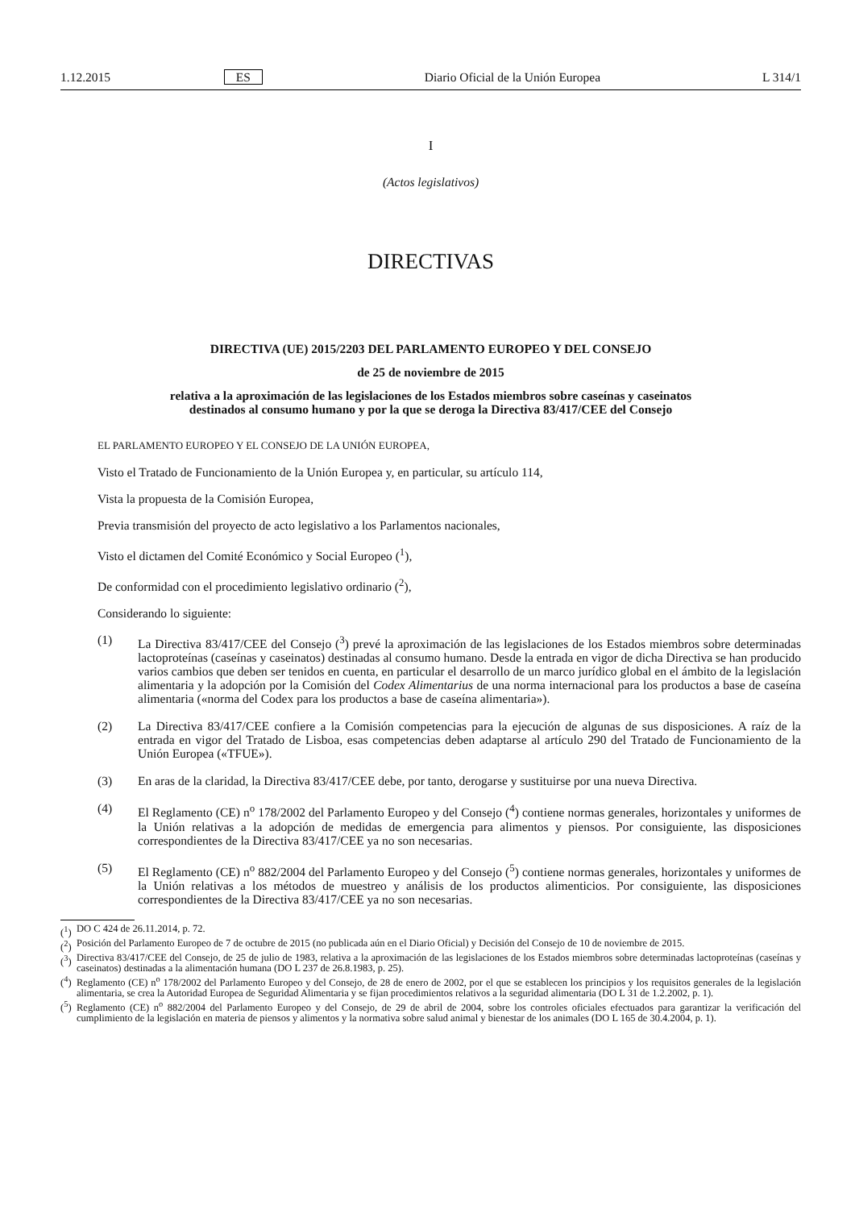1.12.2015 ES Diario Oficial de la Unión Europea L 314/1
I
(Actos legislativos)
DIRECTIVAS
DIRECTIVA (UE) 2015/2203 DEL PARLAMENTO EUROPEO Y DEL CONSEJO
de 25 de noviembre de 2015
relativa a la aproximación de las legislaciones de los Estados miembros sobre caseínas y caseinatos
destinados al consumo humano y por la que se deroga la Directiva 83/417/CEE del Consejo
EL PARLAMENTO EUROPEO Y EL CONSEJO DE LA UNIÓN EUROPEA,
Visto el Tratado de Funcionamiento de la Unión Europea y, en particular, su artículo 114,
Vista la propuesta de la Comisión Europea,
Previa transmisión del proyecto de acto legislativo a los Parlamentos nacionales,
Visto el dictamen del Comité Económico y Social Europeo (<sup>1</sup>),
De conformidad con el procedimiento legislativo ordinario (<sup>2</sup>),
Considerando lo siguiente:
(1) La Directiva 83/417/CEE del Consejo (<sup>3</sup>) prevé la aproximación de las legislaciones de los Estados miembros sobre determinadas lactoproteínas (caseínas y caseinatos) destinadas al consumo humano. Desde la entrada en vigor de dicha Directiva se han producido varios cambios que deben ser tenidos en cuenta, en particular el desarrollo de un marco jurídico global en el ámbito de la legislación alimentaria y la adopción por la Comisión del Codex Alimentarius de una norma internacional para los productos a base de caseína alimentaria («norma del Codex para los productos a base de caseína alimentaria»).
(2) La Directiva 83/417/CEE confiere a la Comisión competencias para la ejecución de algunas de sus disposiciones. A raíz de la entrada en vigor del Tratado de Lisboa, esas competencias deben adaptarse al artículo 290 del Tratado de Funcionamiento de la Unión Europea («TFUE»).
(3) En aras de la claridad, la Directiva 83/417/CEE debe, por tanto, derogarse y sustituirse por una nueva Directiva.
(4) El Reglamento (CE) n<sup>o</sup> 178/2002 del Parlamento Europeo y del Consejo (<sup>4</sup>) contiene normas generales, horizontales y uniformes de la Unión relativas a la adopción de medidas de emergencia para alimentos y piensos. Por consiguiente, las disposiciones correspondientes de la Directiva 83/417/CEE ya no son necesarias.
(5) El Reglamento (CE) n<sup>o</sup> 882/2004 del Parlamento Europeo y del Consejo (<sup>5</sup>) contiene normas generales, horizontales y uniformes de la Unión relativas a los métodos de muestreo y análisis de los productos alimenticios. Por consiguiente, las disposiciones correspondientes de la Directiva 83/417/CEE ya no son necesarias.
(<sup>1</sup>) DO C 424 de 26.11.2014, p. 72.
(<sup>2</sup>) Posición del Parlamento Europeo de 7 de octubre de 2015 (no publicada aún en el Diario Oficial) y Decisión del Consejo de 10 de noviembre de 2015.
(<sup>3</sup>) Directiva 83/417/CEE del Consejo, de 25 de julio de 1983, relativa a la aproximación de las legislaciones de los Estados miembros sobre determinadas lactoproteínas (caseínas y caseinatos) destinadas a la alimentación humana (DO L 237 de 26.8.1983, p. 25).
(<sup>4</sup>) Reglamento (CE) n<sup>o</sup> 178/2002 del Parlamento Europeo y del Consejo, de 28 de enero de 2002, por el que se establecen los principios y los requisitos generales de la legislación alimentaria, se crea la Autoridad Europea de Seguridad Alimentaria y se fijan procedimientos relativos a la seguridad alimentaria (DO L 31 de 1.2.2002, p. 1).
(<sup>5</sup>) Reglamento (CE) n<sup>o</sup> 882/2004 del Parlamento Europeo y del Consejo, de 29 de abril de 2004, sobre los controles oficiales efectuados para garantizar la verificación del cumplimiento de la legislación en materia de piensos y alimentos y la normativa sobre salud animal y bienestar de los animales (DO L 165 de 30.4.2004, p. 1).